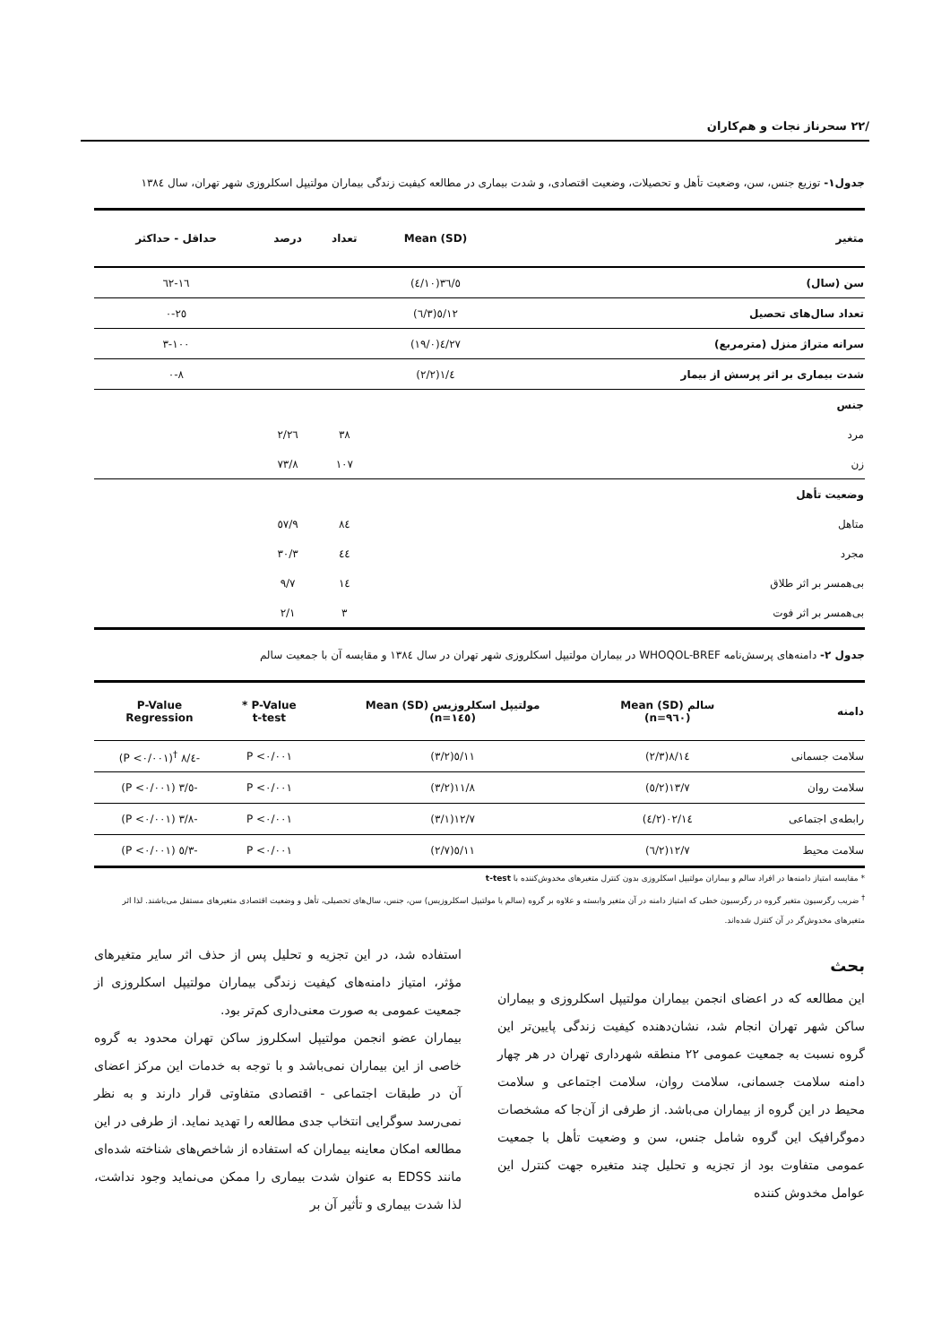/۲۲ سحرناز نجات و هم‌کاران
جدول۱- توزیع جنس، سن، وضعیت تأهل و تحصیلات، وضعیت اقتصادی، و شدت بیماری در مطالعه کیفیت زندگی بیماران مولتیپل اسکلروزی شهر تهران، سال ۱۳۸٤
| متغیر | Mean (SD) | تعداد | درصد | حداقل - حداکثر |
| --- | --- | --- | --- | --- |
| سن (سال) | ۳٦/٥(۱۰/٤) | | | ۱٦-٦۲ |
| تعداد سال‌های تحصیل | ۱۲/٥(۳/٦) | | | ۰-۲٥ |
| سرانه متراژ منزل (مترمربع) | ۲۷/٤(۱۹/۰) | | | ۳-۱۰۰ |
| شدت بیماری بر اثر پرسش از بیمار | ٤/۱(۲/۲) | | | ۰-۸ |
| جنس | | | | |
| مرد | | ۳۸ | ۲٦/۲ | |
| زن | | ۱۰۷ | ۷۳/۸ | |
| وضعیت تأهل | | | | |
| متاهل | | ۸٤ | ٥۷/۹ | |
| مجرد | | ٤٤ | ۳۰/۳ | |
| بی‌همسر بر اثر طلاق | | ۱٤ | ۹/۷ | |
| بی‌همسر بر اثر فوت | | ۳ | ۲/۱ | |
جدول ۲- دامنه‌های پرسش‌نامه WHOQOL-BREF در بیماران مولتیپل اسکلروزی شهر تهران در سال ۱۳۸٤ و مقایسه آن با جمعیت سالم
| دامنه | سالم Mean (SD) (n=۹٦۰) | مولتیپل اسکلروزیس Mean (SD) (n=۱٤٥) | P-Value * t-test | P-Value Regression |
| --- | --- | --- | --- | --- |
| سلامت جسمانی | ۱٤/۸(۲/۳) | ۱۱/٥(۳/۲) | P <۰/۰۰۱ | -٤/۸ <sup>†</sup>(P <۰/۰۰۱) |
| سلامت روان | ۱۳/۷(۲/٥) | ۱۱/۸(۳/۲) | P <۰/۰۰۱ | -٥/۳ (P <۰/۰۰۱) |
| رابطه‌ی اجتماعی | ۱٤/۰۲(۲/٤) | ۱۲/۷(۳/۱) | P <۰/۰۰۱ | -۳/۸ (P <۰/۰۰۱) |
| سلامت محیط | ۱۲/۷(۲/٦) | ۱۱/٥(۲/۷) | P <۰/۰۰۱ | -۳/٥ (P <۰/۰۰۱) |
* مقایسه امتیاز دامنه‌ها در افراد سالم و بیماران مولتیپل اسکلروزی بدون کنترل متغیرهای مخدوش‌کننده با t-test
<sup>†</sup> ضریب رگرسیون متغیر گروه در رگرسیون خطی که امتیاز دامنه در آن متغیر وابسته و علاوه بر گروه (سالم یا مولتیپل اسکلروزیس) سن، جنس، سال‌های تحصیلی، تأهل و وضعیت اقتصادی متغیرهای مستقل می‌باشند. لذا اثر متغیرهای مخدوش‌گر در آن کنترل شده‌اند.
بحث
این مطالعه که در اعضای انجمن بیماران مولتیپل اسکلروزی و بیماران ساکن شهر تهران انجام شد، نشان‌دهنده کیفیت زندگی پایین‌تر این گروه نسبت به جمعیت عمومی ۲۲ منطقه شهرداری تهران در هر چهار دامنه سلامت جسمانی، سلامت روان، سلامت اجتماعی و سلامت محیط در این گروه از بیماران می‌باشد. از طرفی از آن‌جا که مشخصات دموگرافیک این گروه شامل جنس، سن و وضعیت تأهل با جمعیت عمومی متفاوت بود از تجزیه و تحلیل چند متغیره جهت کنترل این عوامل مخدوش کننده
استفاده شد، در این تجزیه و تحلیل پس از حذف اثر سایر متغیرهای مؤثر، امتیاز دامنه‌های کیفیت زندگی بیماران مولتیپل اسکلروزی از جمعیت عمومی به صورت معنی‌داری کم‌تر بود.
بیماران عضو انجمن مولتیپل اسکلروز ساکن تهران محدود به گروه خاصی از این بیماران نمی‌باشد و با توجه به خدمات این مرکز اعضای آن در طبقات اجتماعی - اقتصادی متفاوتی قرار دارند و به نظر نمی‌رسد سوگرایی انتخاب جدی مطالعه را تهدید نماید. از طرفی در این مطالعه امکان معاینه بیماران که استفاده از شاخص‌های شناخته شده‌ای مانند EDSS به عنوان شدت بیماری را ممکن می‌نماید وجود نداشت، لذا شدت بیماری و تأثیر آن بر